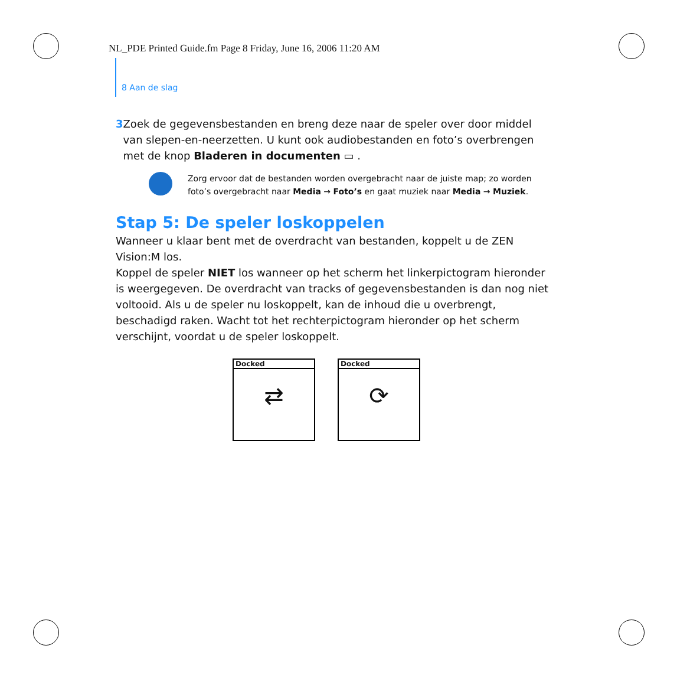NL_PDE Printed Guide.fm Page 8 Friday, June 16, 2006 11:20 AM
8 Aan de slag
3 Zoek de gegevensbestanden en breng deze naar de speler over door middel van slepen-en-neerzetten. U kunt ook audiobestanden en foto’s overbrengen met de knop Bladeren in documenten ▭ .
Zorg ervoor dat de bestanden worden overgebracht naar de juiste map; zo worden foto’s overgebracht naar Media → Foto’s en gaat muziek naar Media → Muziek.
Stap 5: De speler loskoppelen
Wanneer u klaar bent met de overdracht van bestanden, koppelt u de ZEN Vision:M los.
Koppel de speler NIET los wanneer op het scherm het linkerpictogram hieronder is weergegeven. De overdracht van tracks of gegevensbestanden is dan nog niet voltooid. Als u de speler nu loskoppelt, kan de inhoud die u overbrengt, beschadigd raken. Wacht tot het rechterpictogram hieronder op het scherm verschijnt, voordat u de speler loskoppelt.
Docked
⇄
Docked
⟳